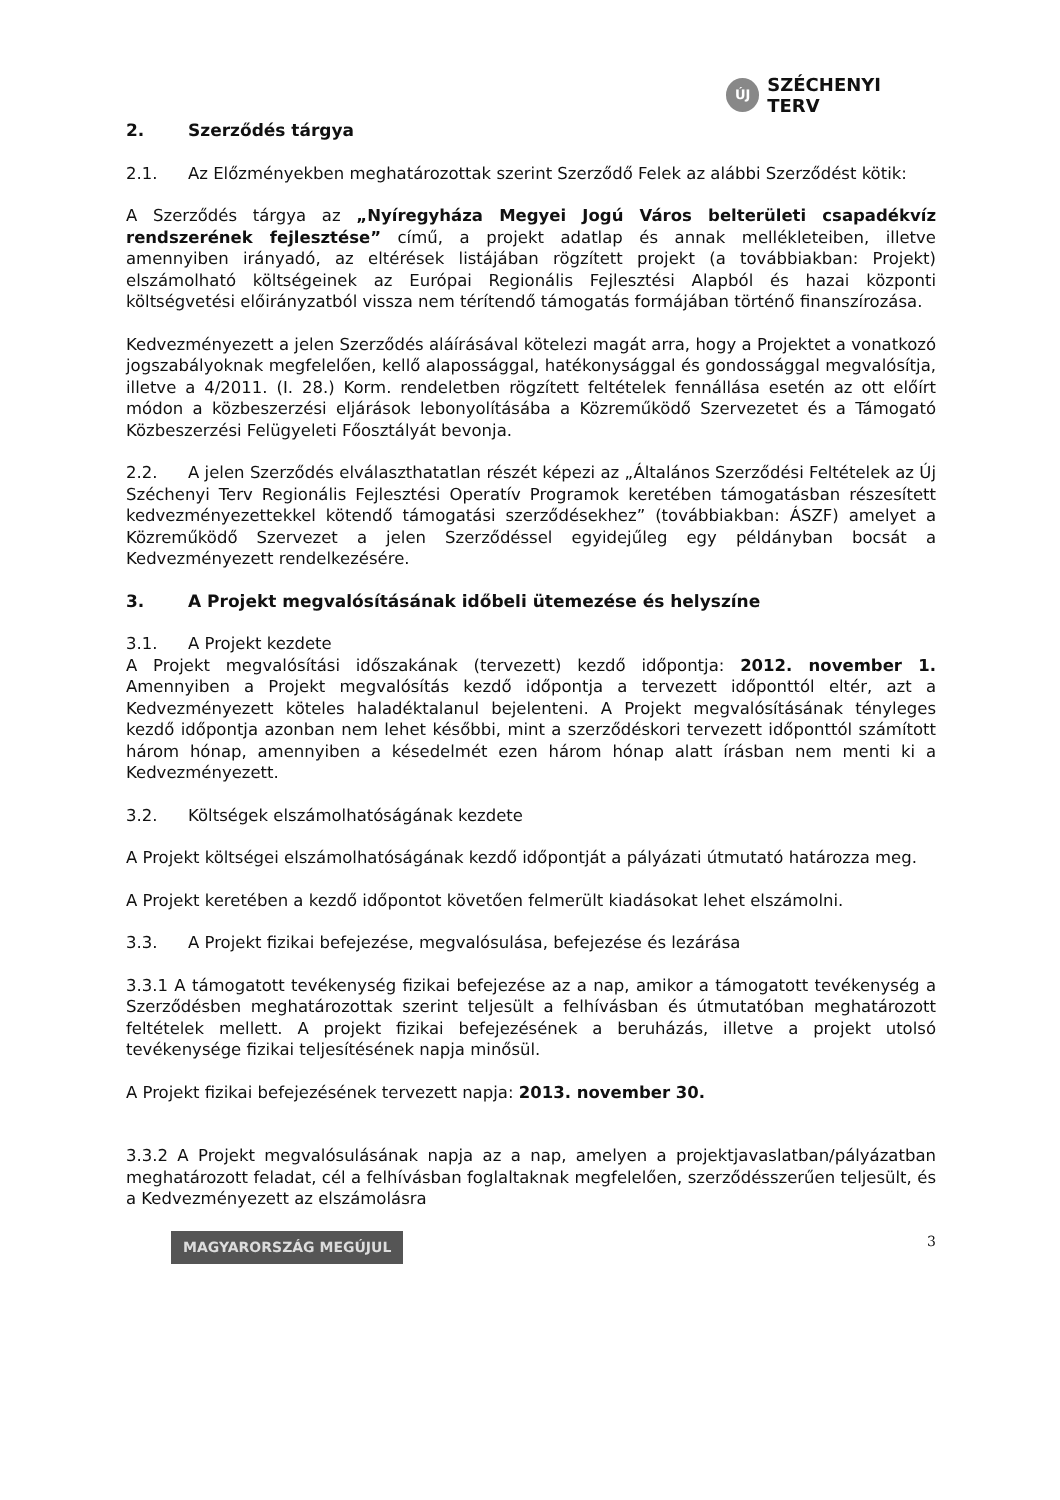ÚJ SZÉCHENYI TERV
2. Szerződés tárgya
2.1. Az Előzményekben meghatározottak szerint Szerződő Felek az alábbi Szerződést kötik:
A Szerződés tárgya az „Nyíregyháza Megyei Jogú Város belterületi csapadékvíz rendszerének fejlesztése” című, a projekt adatlap és annak mellékleteiben, illetve amennyiben irányadó, az eltérések listájában rögzített projekt (a továbbiakban: Projekt) elszámolható költségeinek az Európai Regionális Fejlesztési Alapból és hazai központi költségvetési előirányzatból vissza nem térítendő támogatás formájában történő finanszírozása.
Kedvezményezett a jelen Szerződés aláírásával kötelezi magát arra, hogy a Projektet a vonatkozó jogszabályoknak megfelelően, kellő alapossággal, hatékonysággal és gondossággal megvalósítja, illetve a 4/2011. (I. 28.) Korm. rendeletben rögzített feltételek fennállása esetén az ott előírt módon a közbeszerzési eljárások lebonyolításába a Közreműködő Szervezetet és a Támogató Közbeszerzési Felügyeleti Főosztályát bevonja.
2.2. A jelen Szerződés elválaszthatatlan részét képezi az „Általános Szerződési Feltételek az Új Széchenyi Terv Regionális Fejlesztési Operatív Programok keretében támogatásban részesített kedvezményezettekkel kötendő támogatási szerződésekhez” (továbbiakban: ÁSZF) amelyet a Közreműködő Szervezet a jelen Szerződéssel egyidejűleg egy példányban bocsát a Kedvezményezett rendelkezésére.
3. A Projekt megvalósításának időbeli ütemezése és helyszíne
3.1. A Projekt kezdete
A Projekt megvalósítási időszakának (tervezett) kezdő időpontja: 2012. november 1. Amennyiben a Projekt megvalósítás kezdő időpontja a tervezett időponttól eltér, azt a Kedvezményezett köteles haladéktalanul bejelenteni. A Projekt megvalósításának tényleges kezdő időpontja azonban nem lehet későbbi, mint a szerződéskori tervezett időponttól számított három hónap, amennyiben a késedelmét ezen három hónap alatt írásban nem menti ki a Kedvezményezett.
3.2. Költségek elszámolhatóságának kezdete
A Projekt költségei elszámolhatóságának kezdő időpontját a pályázati útmutató határozza meg.
A Projekt keretében a kezdő időpontot követően felmerült kiadásokat lehet elszámolni.
3.3. A Projekt fizikai befejezése, megvalósulása, befejezése és lezárása
3.3.1 A támogatott tevékenység fizikai befejezése az a nap, amikor a támogatott tevékenység a Szerződésben meghatározottak szerint teljesült a felhívásban és útmutatóban meghatározott feltételek mellett. A projekt fizikai befejezésének a beruházás, illetve a projekt utolsó tevékenysége fizikai teljesítésének napja minősül.
A Projekt fizikai befejezésének tervezett napja: 2013. november 30.
3.3.2 A Projekt megvalósulásának napja az a nap, amelyen a projektjavaslatban/pályázatban meghatározott feladat, cél a felhívásban foglaltaknak megfelelően, szerződésszerűen teljesült, és a Kedvezményezett az elszámolásra
MAGYARORSZÁG MEGÚJUL
3